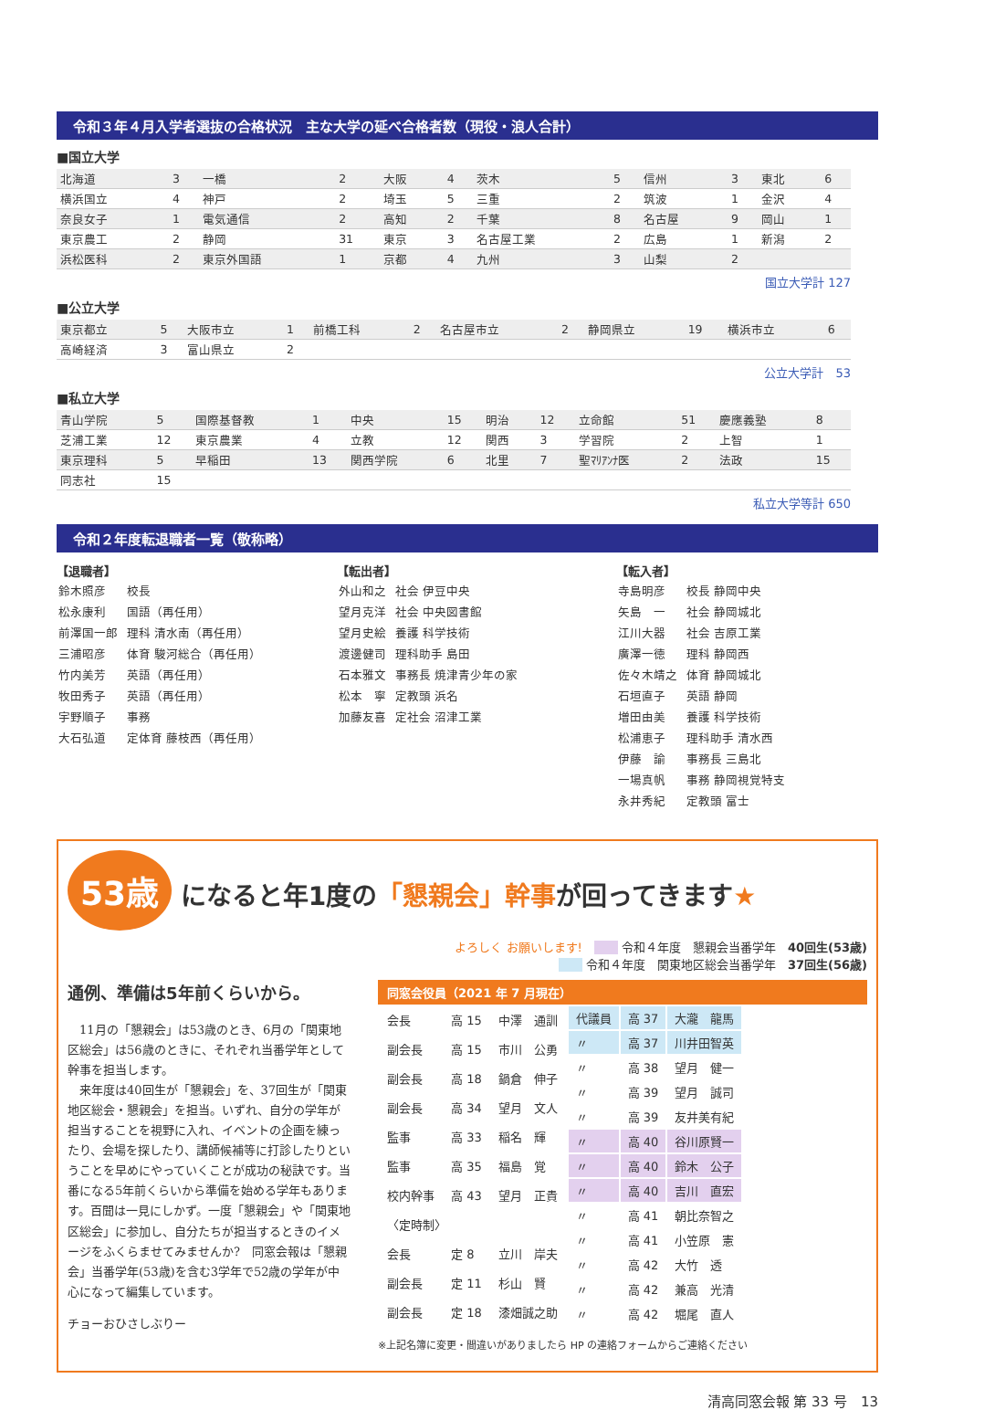令和３年４月入学者選抜の合格状況　主な大学の延べ合格者数（現役・浪人合計）
■国立大学
| 北海道 | 3 | 一橋 | 2 | 大阪 | 4 | 茨木 | 5 | 信州 | 3 | 東北 | 6 |
| 横浜国立 | 4 | 神戸 | 2 | 埼玉 | 5 | 三重 | 2 | 筑波 | 1 | 金沢 | 4 |
| 奈良女子 | 1 | 電気通信 | 2 | 高知 | 2 | 千葉 | 8 | 名古屋 | 9 | 岡山 | 1 |
| 東京農工 | 2 | 静岡 | 31 | 東京 | 3 | 名古屋工業 | 2 | 広島 | 1 | 新潟 | 2 |
| 浜松医科 | 2 | 東京外国語 | 1 | 京都 | 4 | 九州 | 3 | 山梨 | 2 | | |
国立大学計 127
■公立大学
| 東京都立 | 5 | 大阪市立 | 1 | 前橋工科 | 2 | 名古屋市立 | 2 | 静岡県立 | 19 | 横浜市立 | 6 |
| 高崎経済 | 3 | 富山県立 | 2 | | | | | | | | |
公立大学計　53
■私立大学
| 青山学院 | 5 | 国際基督教 | 1 | 中央 | 15 | 明治 | 12 | 立命館 | 51 | 慶應義塾 | 8 |
| 芝浦工業 | 12 | 東京農業 | 4 | 立教 | 12 | 関西 | 3 | 学習院 | 2 | 上智 | 1 |
| 東京理科 | 5 | 早稲田 | 13 | 関西学院 | 6 | 北里 | 7 | 聖ﾏﾘｱﾝﾅ医 | 2 | 法政 | 15 |
| 同志社 | 15 | | | | | | | | | | |
私立大学等計 650
令和２年度転退職者一覧（敬称略）
【退職者】
| 鈴木照彦 | 校長 |
| 松永康利 | 国語（再任用） |
| 前澤国一郎 | 理科 清水南（再任用） |
| 三浦昭彦 | 体育 駿河総合（再任用） |
| 竹内美芳 | 英語（再任用） |
| 牧田秀子 | 英語（再任用） |
| 宇野順子 | 事務 |
| 大石弘道 | 定体育 藤枝西（再任用） |
【転出者】
| 外山和之 | 社会 伊豆中央 |
| 望月克洋 | 社会 中央図書館 |
| 望月史絵 | 養護 科学技術 |
| 渡邊健司 | 理科助手 島田 |
| 石本雅文 | 事務長 焼津青少年の家 |
| 松本 寧 | 定教頭 浜名 |
| 加藤友喜 | 定社会 沼津工業 |
【転入者】
| 寺島明彦 | 校長 静岡中央 |
| 矢島 一 | 社会 静岡城北 |
| 江川大器 | 社会 吉原工業 |
| 廣澤一徳 | 理科 静岡西 |
| 佐々木靖之 | 体育 静岡城北 |
| 石垣直子 | 英語 静岡 |
| 増田由美 | 養護 科学技術 |
| 松浦恵子 | 理科助手 清水西 |
| 伊藤 諭 | 事務長 三島北 |
| 一場真帆 | 事務 静岡視覚特支 |
| 永井秀紀 | 定教頭 富士 |
53歳 になると年1度の「懇親会」幹事が回ってきます★
よろしく お願いします!　　　 令和４年度　懇親会当番学年　40回生(53歳)
　　 令和４年度　関東地区総会当番学年　37回生(56歳)
通例、準備は5年前くらいから。
　11月の「懇親会」は53歳のとき、6月の「関東地区総会」は56歳のときに、それぞれ当番学年として幹事を担当します。
　来年度は40回生が「懇親会」を、37回生が「関東地区総会・懇親会」を担当。いずれ、自分の学年が担当することを視野に入れ、イベントの企画を練ったり、会場を探したり、講師候補等に打診したりということを早めにやっていくことが成功の秘訣です。当番になる5年前くらいから準備を始める学年もあります。百聞は一見にしかず。一度「懇親会」や「関東地区総会」に参加し、自分たちが担当するときのイメージをふくらませてみませんか?　同窓会報は「懇親会」当番学年(53歳)を含む3学年で52歳の学年が中心になって編集しています。
チョーおひさしぶりー
同窓会役員（2021 年 7 月現在）
| 会長 | 高 15 | 中澤 通訓 |
| 副会長 | 高 15 | 市川 公勇 |
| 副会長 | 高 18 | 鍋倉 伸子 |
| 副会長 | 高 34 | 望月 文人 |
| 監事 | 高 33 | 稲名 輝 |
| 監事 | 高 35 | 福島 覚 |
| 校内幹事 | 高 43 | 望月 正貴 |
| 〈定時制〉 | | |
| 会長 | 定 8 | 立川 岸夫 |
| 副会長 | 定 11 | 杉山 賢 |
| 副会長 | 定 18 | 漆畑誠之助 |
| 代議員 | 高 37 | 大瀧 龍馬 |
| 〃 | 高 37 | 川井田智英 |
| 〃 | 高 38 | 望月 健一 |
| 〃 | 高 39 | 望月 誠司 |
| 〃 | 高 39 | 友井美有紀 |
| 〃 | 高 40 | 谷川原賢一 |
| 〃 | 高 40 | 鈴木 公子 |
| 〃 | 高 40 | 吉川 直宏 |
| 〃 | 高 41 | 朝比奈智之 |
| 〃 | 高 41 | 小笠原 憲 |
| 〃 | 高 42 | 大竹 透 |
| 〃 | 高 42 | 兼高 光清 |
| 〃 | 高 42 | 堀尾 直人 |
※上記名簿に変更・間違いがありましたら HP の連絡フォームからご連絡ください
清高同窓会報 第 33 号　13